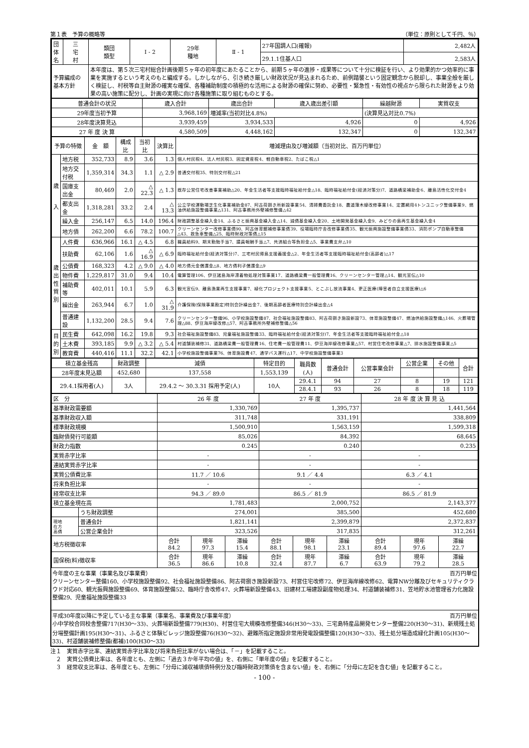第１表　予算の概略等 （単位：原則として千円、％）
| 団体名 | 三 宅 村 | 類団 類型 | Ⅰ - 2 | 29年 種地 | Ⅱ - 1 | 27年国調人口(確報) | 2,482人 |
| | | | | | | 29.1.1住基人口 | 2,583人 |
| 予算編成の 基本方針 | | 本年度は、第５次三宅村総合計画後期５ヶ年の初年度にあたることから、前期５ヶ年の進捗・成果等について十分に検証を行い、より効果的かつ効率的に事業を実施するという考えのもと編成する。しかしながら、引き続き厳しい財政状況が見込まれるため、前例踏襲という固定観念から脱却し、事業全般を厳しく検証し、村税等自主財源の確実な確保、各種補助制度の積極的な活用による財源の確保に努め、必要性・緊急性・有効性の視点から限られた財源をより効果の高い施策に配分し、計画の実現に向け各種施策に取り組むものとする。 | | | | | |
| 普通会計の状況 | 歳入合計 | 歳出合計 | 歳入歳出差引額 | 繰越財源 | 実質収支 |
| 29年度当初予算 | 3,968,169 | 増減率(当初対比4.8%) | | (決算見込対比0.7%) | |
| 28年度決算見込 | 3,939,459 | 3,934,533 | 4,926 | 0 | 4,926 |
| 27 年 度 決 算 | 4,580,509 | 4,448,162 | 132,347 | 0 | 132,347 |
| 予算の特徴 | | 金 額 | 構成比 | 当初比 | 決算比 | 増減理由及び増減額（当初対比、百万円単位） |
| 歳 入 | 地方税 | 352,733 | 8.9 | 3.6 | 1.3 | 個人村民税4、法人村民税3、固定資産税4、軽自動車税2、たばこ税△1 |
| | 地方交付税 | 1,359,314 | 34.3 | 1.1 | △ 2.9 | 普通交付税35、特別交付税△21 |
| | 国庫支出金 | 80,469 | 2.0 | △ 22.3 | △ 1.3 | 既存公営住宅改善事業補助△20、年金生活者等支援臨時福祉給付金△18、臨時福祉給付金(経済対策分)7、道路橋梁補助金6、離島活性化交付金4 |
| | 都支出金 | 1,318,281 | 33.2 | 2.4 | △ 13.3 | 公立学校運動場芝生化事業補助金87、阿古荷捌き所新設事業54、清掃費委託金18、農道薄木線改修事業14、定置網用4トンユニック整備事業9、燃油供給施設整備事業△131、阿古事務所外壁補修整備△42 |
| | 繰入金 | 256,147 | 6.5 | 14.0 | 196.4 | 財政調整基金繰入金14、ふるさと振興基金繰入金△14、減債基金繰入金20、土地開発基金繰入金9、みどりの島再生基金繰入金4 |
| | 地方債 | 262,200 | 6.6 | 78.2 | 100.7 | クリーンセンター改修事業債90、阿古体育館補修事業債39、役場臨時庁舎改修事業債35、観光振興施設整備事業債33、消防ポンプ自動車整備△43、救急車整備△25、臨時財政対策債△15 |
| 歳 出 性 質 別 | 人件費 | 636,966 | 16.1 | △ 4.5 | 6.8 | 職員給料9、期末勤勉手当7、議員報酬手当△7、共済組合等負担金△5、事業費支弁△10 |
| | 扶助費 | 62,106 | 1.6 | △ 16.9 | △ 6.9 | 臨時福祉給付金(経済対策分)7、三宅村民帰島支援義援金△2、年金生活者等支援臨時福祉給付金(高齢者)△17 |
| | 公債費 | 168,323 | 4.2 | △ 9.0 | △ 4.0 | 地方債元金償還金△8、地方債利子償還金△9 |
| | 物件費 | 1,229,817 | 31.0 | 9.4 | 10.4 | 電算管理106、伊豆諸島海岸漂着物処理対策事業17、道路橋梁費一般管理費16、クリーンセンター管理△14、観光宣伝△10 |
| | 補助費等 | 402,011 | 10.1 | 5.9 | 6.3 | 観光宣伝9、離島漁業再生支援事業7、緑化プロジェクト支援事業5、とこぶし放流事業4、更正医療(障害者自立支援医療)△6 |
| | 繰出金 | 263,944 | 6.7 | 1.0 | △ 31.9 | 介護保険(保険事業勘定)特別会計繰出金7、後期高齢者医療特別会計繰出金△4 |
| | 普通建設 | 1,132,200 | 28.5 | 9.4 | 7.6 | クリーンセンター整備96、小学校施設整備87、社会福祉施設整備83、阿古荷捌き施設新設73、体育施設整備47、燃油供給施設整備△146、火葬場管理△88、伊豆海岸線改修△57、阿古事務所外壁補修整備△56 |
| 目 的 別 | 民生費 | 642,098 | 16.2 | 19.8 | 9.3 | 社会福祉施設整備83、児童福祉施設整備33、臨時福祉給付金(経済対策分)7、年金生活者等支援臨時福祉給付金△18 |
| | 土木費 | 393,185 | 9.9 | △ 3.2 | △ 5.4 | 村道舗装補修31、道路橋梁費一般管理費16、住宅費一般管理費11、伊豆海岸線改修事業△57、村営住宅改修事業△7、排水施設整備事業△5 |
| | 教育費 | 440,416 | 11.1 | 32.2 | 42.1 | 小学校施設整備事業76、体育施設費47、通学バス運行△17、中学校施設整備事業3 |
| 積立基金残高 | 財政調整 | 減債 | 特定目的 | 職員数 (人) | 普通会計 | 公営事業会計 | 公営企業 | その他 | 合計 |
| --- | --- | --- | --- | --- | --- | --- | --- | --- | --- |
| 28年度末見込額 | 452,680 | 137,558 | 1,553,139 | | | | | | |
| 29.4.1採用者(人) | 3人 | 29.4.2 ～ 30.3.31 採用予定(人) | 10人 | 29.4.1 | 94 | 27 | 8 | 19 | 121 |
| | | | | 28.4.1 | 93 | 26 | 8 | 18 | 119 |
| 区 分 | | 26 年 度 | | | 27 年 度 | | | 28 年 度 決 算 見 込 | | |
| 基準財政需要額 | | 1,330,769 | | | 1,395,737 | | | 1,441,564 | | |
| 基準財政収入額 | | 311,748 | | | 331,191 | | | 338,809 | | |
| 標準財政規模 | | 1,500,910 | | | 1,563,159 | | | 1,599,318 | | |
| 臨財債発行可能額 | | 85,026 | | | 84,392 | | | 68,645 | | |
| 財政力指数 | | 0.245 | | | 0.240 | | | 0.235 | | |
| 実質赤字比率 | | - | | | - | | | - | | |
| 連結実質赤字比率 | | - | | | - | | | - | | |
| 実質公債費比率 | | 11.7 ／ 10.6 | | | 9.1 ／ 4.4 | | | 6.3 ／ 4.1 | | |
| 将来負担比率 | | - | | | - | | | - | | |
| 経常収支比率 | | 94.3 ／ 89.0 | | | 86.5 ／ 81.9 | | | 86.5 ／ 81.9 | | |
| 積立基金現在高 | | 1,781,483 | | | 2,000,752 | | | 2,143,377 | | |
| | うち財政調整 | 274,001 | | | 385,500 | | | 452,680 | | |
| 現地 在方 高債 | 普通会計 | 1,821,141 | | | 2,399,879 | | | 2,372,837 | | |
| | 公営企業会計 | 323,526 | | | 317,835 | | | 312,261 | | |
| 地方税徴収率 | | 合計 84.2 | 現年 97.3 | 滞繰 15.4 | 合計 88.1 | 現年 98.1 | 滞繰 23.1 | 合計 89.4 | 現年 97.6 | 滞繰 22.7 |
| 国保税(料)徴収率 | | 合計 36.5 | 現年 86.6 | 滞繰 10.8 | 合計 32.4 | 現年 87.7 | 滞繰 6.7 | 合計 63.9 | 現年 79.2 | 滞繰 28.5 |
今年度の主な事業（事業名及び事業費） 百万円単位
クリーンセンター整備160、小学校施設整備92、社会福祉施設整備86、阿古荷捌き施設新設73、村営住宅改修72、伊豆海岸線改修62、電算NW分離及びセキュリティクラウド対応60、観光振興施設整備69、体育施設整備52、臨時庁舎改修47、火葬場新設整備43、旧建材工場建設副産物処理34、村道舗装補修31、笠地貯水池管理省力化施設整備29、児童福祉施設整備33
平成30年度以降に予定している主な事業（事業名、事業費及び事業年度） 百万円単位
小中学校合同校舎整備717(H30～33)、火葬場新設整備779(H30)、村営住宅大規模改修整備346(H30～33)、三宅島特産品開発センター整備220(H30～31)、新規残土処分場整備計画195(H30～31)、ふるさと体験ビレッジ施設整備76(H30～32)、避難所指定施設非常用発電設備整備120(H30～33)、残土処分場造成緑化計画105(H30～33)、村道舗装補修整備(都補)100(H30～33)
注１　実質赤字比率、連結実質赤字比率及び将来負担比率がない場合は、「－」を記載すること。
　２　実質公債費比率は、各年度とも、左側に「過去３か年平均の値」を、右側に「単年度の値」を記載すること。
　３　経常収支比率は、各年度とも、左側に「分母に減収補填債特例分及び臨時財政対策債を含まない値」を、右側に「分母に左記を含む値」を記載すること。
- 100 -